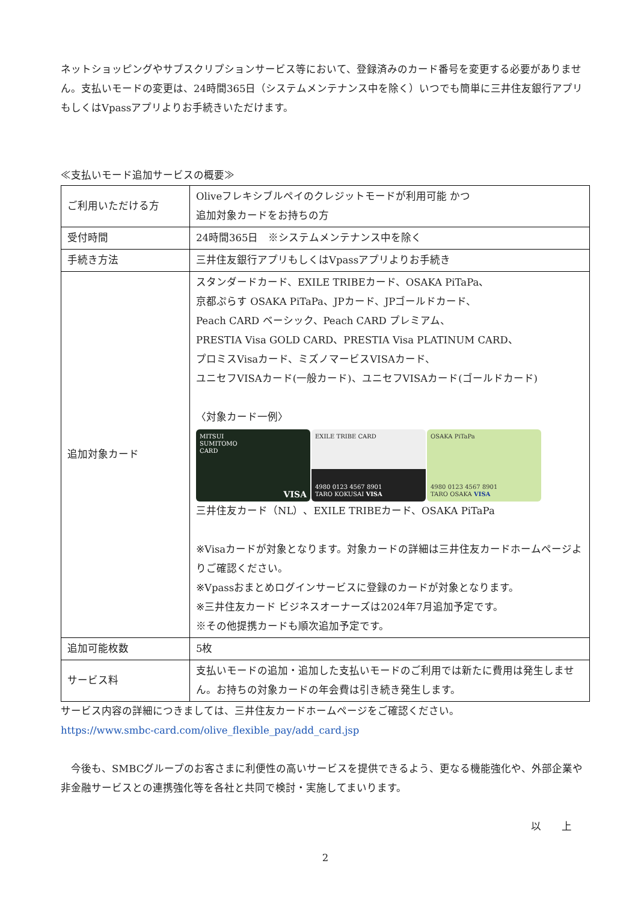ネットショッピングやサブスクリプションサービス等において、登録済みのカード番号を変更する必要がありません。支払いモードの変更は、24時間365日（システムメンテナンス中を除く）いつでも簡単に三井住友銀行アプリもしくはVpassアプリよりお手続きいただけます。
≪支払いモード追加サービスの概要≫
| ご利用いただける方 | Oliveフレキシブルペイのクレジットモードが利用可能 かつ 追加対象カードをお持ちの方 |
| 受付時間 | 24時間365日 ※システムメンテナンス中を除く |
| 手続き方法 | 三井住友銀行アプリもしくはVpassアプリよりお手続き |
| 追加対象カード | スタンダードカード、EXILE TRIBEカード、OSAKA PiTaPa、 京都ぷらす OSAKA PiTaPa、JPカード、JPゴールドカード、 Peach CARD ベーシック、Peach CARD プレミアム、 PRESTIA Visa GOLD CARD、PRESTIA Visa PLATINUM CARD、 プロミスVisaカード、ミズノマービスVISAカード、 ユニセフVISAカード(一般カード)、ユニセフVISAカード(ゴールドカード) 〈対象カード一例〉 MITSUI SUMITOMO CARD VISA EXILE TRIBE CARD 4980 0123 4567 8901 TARO KOKUSAI VISA OSAKA PiTaPa 4980 0123 4567 8901 TARO OSAKA VISA 三井住友カード（NL）、EXILE TRIBEカード、OSAKA PiTaPa ※Visaカードが対象となります。対象カードの詳細は三井住友カードホームページよりご確認ください。 ※Vpassおまとめログインサービスに登録のカードが対象となります。 ※三井住友カード ビジネスオーナーズは2024年7月追加予定です。 ※その他提携カードも順次追加予定です。 |
| 追加可能枚数 | 5枚 |
| サービス料 | 支払いモードの追加・追加した支払いモードのご利用では新たに費用は発生しません。お持ちの対象カードの年会費は引き続き発生します。 |
サービス内容の詳細につきましては、三井住友カードホームページをご確認ください。
https://www.smbc-card.com/olive_flexible_pay/add_card.jsp
　今後も、SMBCグループのお客さまに利便性の高いサービスを提供できるよう、更なる機能強化や、外部企業や非金融サービスとの連携強化等を各社と共同で検討・実施してまいります。
以　　上
2